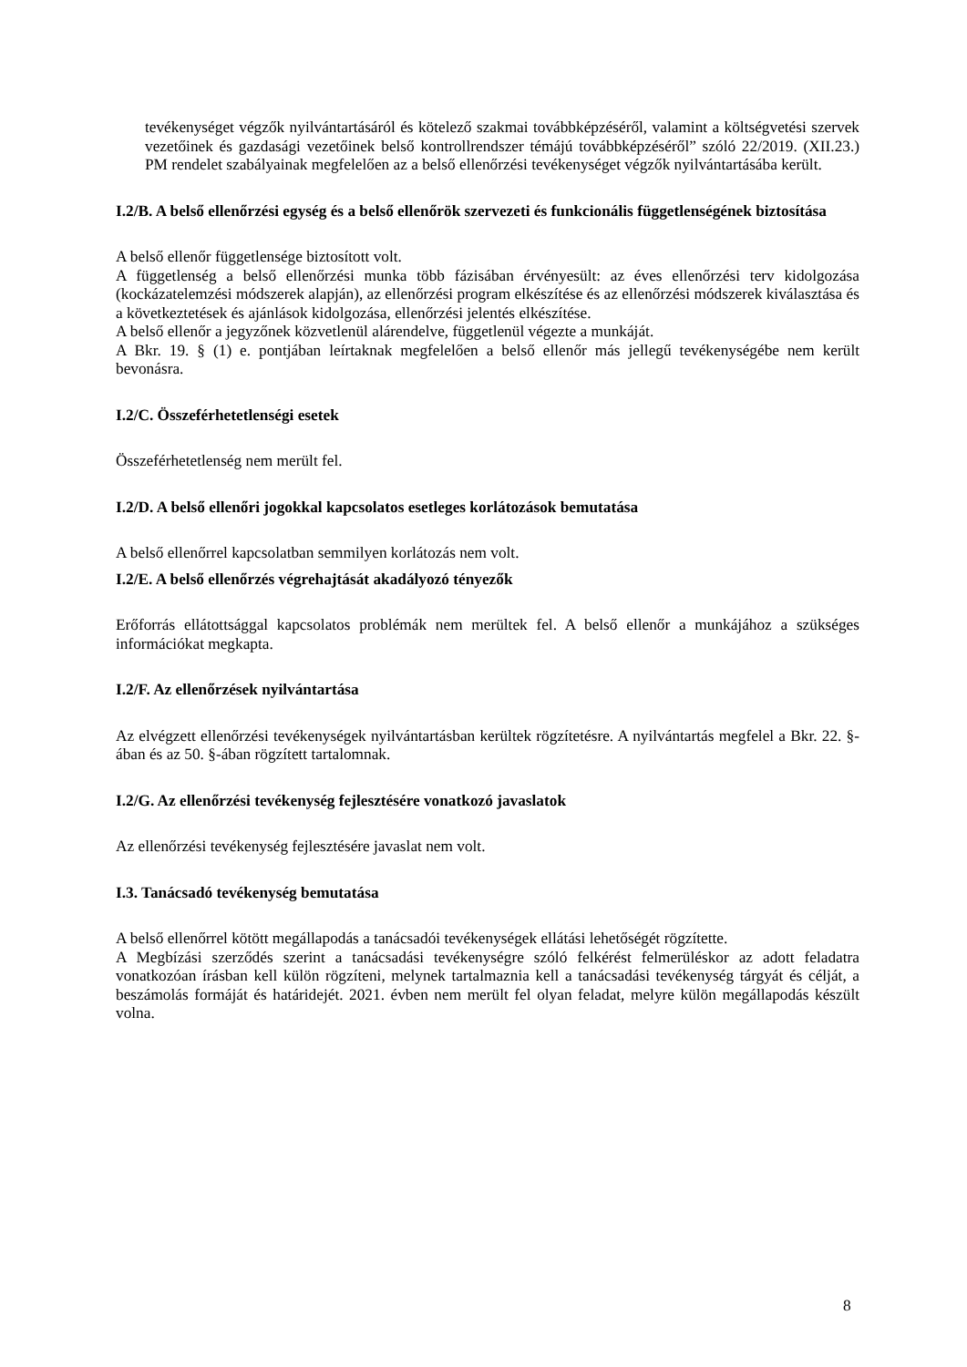tevékenységet végzők nyilvántartásáról és kötelező szakmai továbbképzéséről, valamint a költségvetési szervek vezetőinek és gazdasági vezetőinek belső kontrollrendszer témájú továbbképzéséről” szóló 22/2019. (XII.23.) PM rendelet szabályainak megfelelően az a belső ellenőrzési tevékenységet végzők nyilvántartásába került.
I.2/B. A belső ellenőrzési egység és a belső ellenőrök szervezeti és funkcionális függetlenségének biztosítása
A belső ellenőr függetlensége biztosított volt.
A függetlenség a belső ellenőrzési munka több fázisában érvényesült: az éves ellenőrzési terv kidolgozása (kockázatelemzési módszerek alapján), az ellenőrzési program elkészítése és az ellenőrzési módszerek kiválasztása és a következtetések és ajánlások kidolgozása, ellenőrzési jelentés elkészítése.
A belső ellenőr a jegyzőnek közvetlenül alárendelve, függetlenül végezte a munkáját.
A Bkr. 19. § (1) e. pontjában leírtaknak megfelelően a belső ellenőr más jellegű tevékenységébe nem került bevonásra.
I.2/C. Összeférhetetlenségi esetek
Összeférhetetlenség nem merült fel.
I.2/D. A belső ellenőri jogokkal kapcsolatos esetleges korlátozások bemutatása
A belső ellenőrrel kapcsolatban semmilyen korlátozás nem volt.
I.2/E. A belső ellenőrzés végrehajtását akadályozó tényezők
Erőforrás ellátottsággal kapcsolatos problémák nem merültek fel. A belső ellenőr a munkájához a szükséges információkat megkapta.
I.2/F. Az ellenőrzések nyilvántartása
Az elvégzett ellenőrzési tevékenységek nyilvántartásban kerültek rögzítetésre. A nyilvántartás megfelel a Bkr. 22. §-ában és az 50. §-ában rögzített tartalomnak.
I.2/G. Az ellenőrzési tevékenység fejlesztésére vonatkozó javaslatok
Az ellenőrzési tevékenység fejlesztésére javaslat nem volt.
I.3. Tanácsadó tevékenység bemutatása
A belső ellenőrrel kötött megállapodás a tanácsadói tevékenységek ellátási lehetőségét rögzítette.
A Megbízási szerződés szerint a tanácsadási tevékenységre szóló felkérést felmerüléskor az adott feladatra vonatkozóan írásban kell külön rögzíteni, melynek tartalmaznia kell a tanácsadási tevékenység tárgyát és célját, a beszámolás formáját és határidejét. 2021. évben nem merült fel olyan feladat, melyre külön megállapodás készült volna.
8